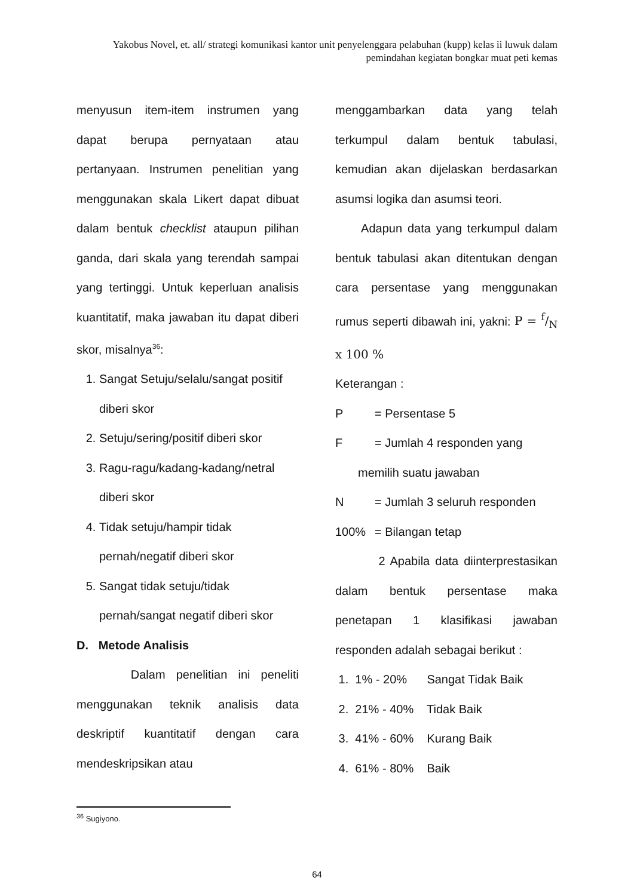Yakobus Novel, et. all/ strategi komunikasi kantor unit penyelenggara pelabuhan (kupp) kelas ii luwuk dalam pemindahan kegiatan bongkar muat peti kemas
menyusun item-item instrumen yang dapat berupa pernyataan atau pertanyaan. Instrumen penelitian yang menggunakan skala Likert dapat dibuat dalam bentuk checklist ataupun pilihan ganda, dari skala yang terendah sampai yang tertinggi. Untuk keperluan analisis kuantitatif, maka jawaban itu dapat diberi skor, misalnya<sup>36</sup>:
1. Sangat Setuju/selalu/sangat positif diberi skor
2. Setuju/sering/positif diberi skor
3. Ragu-ragu/kadang-kadang/netral diberi skor
4. Tidak setuju/hampir tidak pernah/negatif diberi skor
5. Sangat tidak setuju/tidak pernah/sangat negatif diberi skor
D. Metode Analisis
Dalam penelitian ini peneliti menggunakan teknik analisis data deskriptif kuantitatif dengan cara mendeskripsikan atau
menggambarkan data yang telah terkumpul dalam bentuk tabulasi, kemudian akan dijelaskan berdasarkan asumsi logika dan asumsi teori.
Adapun data yang terkumpul dalam bentuk tabulasi akan ditentukan dengan cara persentase yang menggunakan rumus seperti dibawah ini, yakni: P = f/N x 100 %
Keterangan :
P = Persentase 5
F = Jumlah 4 responden yang
memilih suatu jawaban
N = Jumlah 3 seluruh responden
100% = Bilangan tetap
2 Apabila data diinterprestasikan dalam bentuk persentase maka penetapan 1 klasifikasi jawaban responden adalah sebagai berikut :
1. 1% - 20% Sangat Tidak Baik
2. 21% - 40% Tidak Baik
3. 41% - 60% Kurang Baik
4. 61% - 80% Baik
<sup>36</sup> Sugiyono.
64